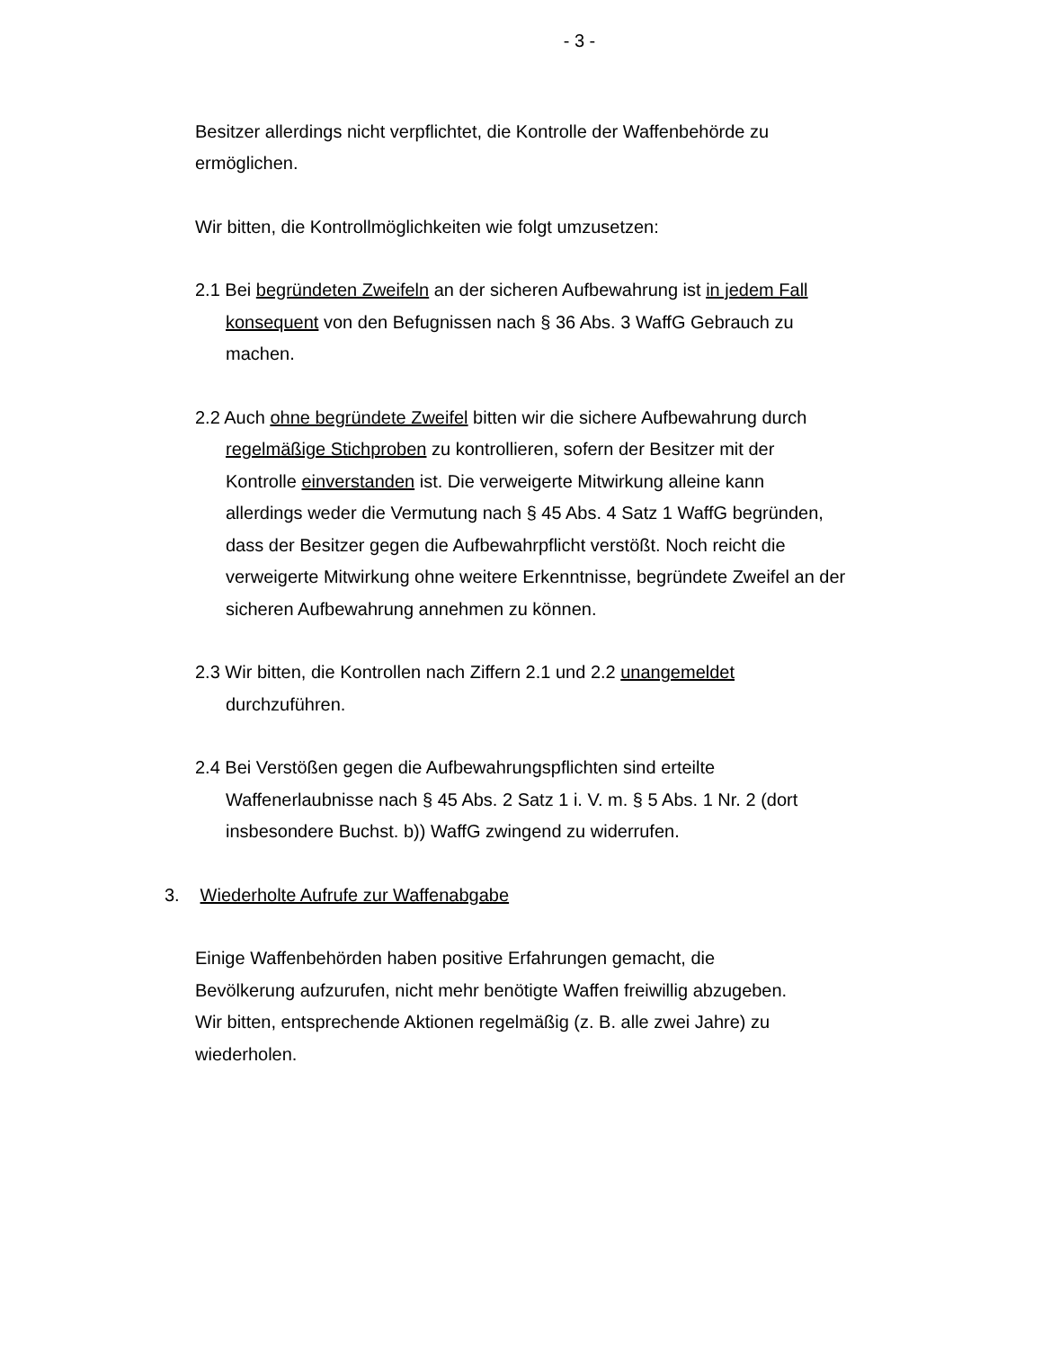- 3 -
Besitzer allerdings nicht verpflichtet, die Kontrolle der Waffenbehörde zu ermöglichen.
Wir bitten, die Kontrollmöglichkeiten wie folgt umzusetzen:
2.1 Bei begründeten Zweifeln an der sicheren Aufbewahrung ist in jedem Fall konsequent von den Befugnissen nach § 36 Abs. 3 WaffG Gebrauch zu machen.
2.2 Auch ohne begründete Zweifel bitten wir die sichere Aufbewahrung durch regelmäßige Stichproben zu kontrollieren, sofern der Besitzer mit der Kontrolle einverstanden ist. Die verweigerte Mitwirkung alleine kann allerdings weder die Vermutung nach § 45 Abs. 4 Satz 1 WaffG begründen, dass der Besitzer gegen die Aufbewahrpflicht verstößt. Noch reicht die verweigerte Mitwirkung ohne weitere Erkenntnisse, begründete Zweifel an der sicheren Aufbewahrung annehmen zu können.
2.3 Wir bitten, die Kontrollen nach Ziffern 2.1 und 2.2 unangemeldet durchzuführen.
2.4 Bei Verstößen gegen die Aufbewahrungspflichten sind erteilte Waffenerlaubnisse nach § 45 Abs. 2 Satz 1 i. V. m. § 5 Abs. 1 Nr. 2 (dort insbesondere Buchst. b)) WaffG zwingend zu widerrufen.
3. Wiederholte Aufrufe zur Waffenabgabe
Einige Waffenbehörden haben positive Erfahrungen gemacht, die Bevölkerung aufzurufen, nicht mehr benötigte Waffen freiwillig abzugeben. Wir bitten, entsprechende Aktionen regelmäßig (z. B. alle zwei Jahre) zu wiederholen.